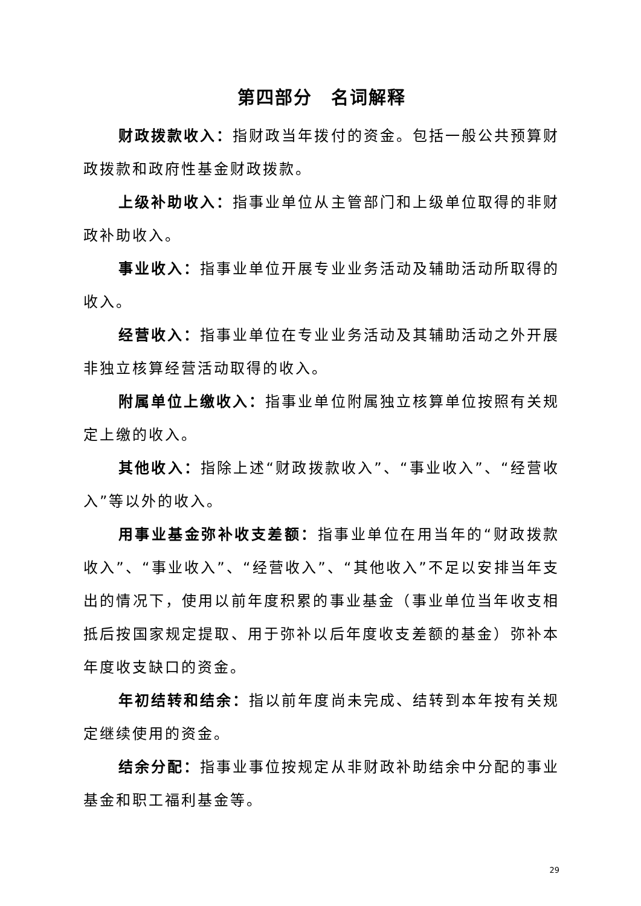第四部分　名词解释
财政拨款收入：指财政当年拨付的资金。包括一般公共预算财政拨款和政府性基金财政拨款。
上级补助收入：指事业单位从主管部门和上级单位取得的非财政补助收入。
事业收入：指事业单位开展专业业务活动及辅助活动所取得的收入。
经营收入：指事业单位在专业业务活动及其辅助活动之外开展非独立核算经营活动取得的收入。
附属单位上缴收入：指事业单位附属独立核算单位按照有关规定上缴的收入。
其他收入：指除上述“财政拨款收入”、“事业收入”、“经营收入”等以外的收入。
用事业基金弥补收支差额：指事业单位在用当年的“财政拨款收入”、“事业收入”、“经营收入”、“其他收入”不足以安排当年支出的情况下，使用以前年度积累的事业基金（事业单位当年收支相抵后按国家规定提取、用于弥补以后年度收支差额的基金）弥补本年度收支缺口的资金。
年初结转和结余：指以前年度尚未完成、结转到本年按有关规定继续使用的资金。
结余分配：指事业事位按规定从非财政补助结余中分配的事业基金和职工福利基金等。
29